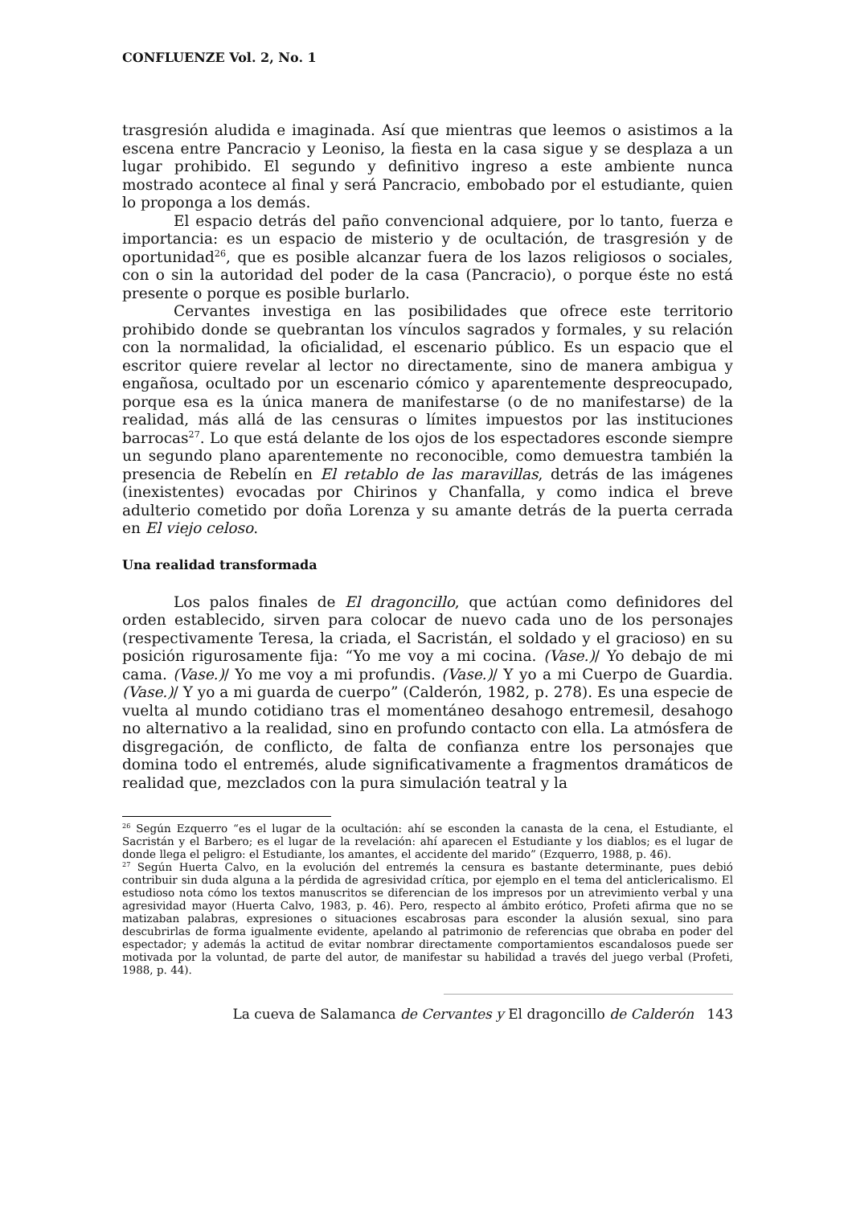CONFLUENZE Vol. 2, No. 1
trasgresión aludida e imaginada. Así que mientras que leemos o asistimos a la escena entre Pancracio y Leoniso, la fiesta en la casa sigue y se desplaza a un lugar prohibido. El segundo y definitivo ingreso a este ambiente nunca mostrado acontece al final y será Pancracio, embobado por el estudiante, quien lo proponga a los demás.
El espacio detrás del paño convencional adquiere, por lo tanto, fuerza e importancia: es un espacio de misterio y de ocultación, de trasgresión y de oportunidad<sup>26</sup>, que es posible alcanzar fuera de los lazos religiosos o sociales, con o sin la autoridad del poder de la casa (Pancracio), o porque éste no está presente o porque es posible burlarlo.
Cervantes investiga en las posibilidades que ofrece este territorio prohibido donde se quebrantan los vínculos sagrados y formales, y su relación con la normalidad, la oficialidad, el escenario público. Es un espacio que el escritor quiere revelar al lector no directamente, sino de manera ambigua y engañosa, ocultado por un escenario cómico y aparentemente despreocupado, porque esa es la única manera de manifestarse (o de no manifestarse) de la realidad, más allá de las censuras o límites impuestos por las instituciones barrocas<sup>27</sup>. Lo que está delante de los ojos de los espectadores esconde siempre un segundo plano aparentemente no reconocible, como demuestra también la presencia de Rebelín en El retablo de las maravillas, detrás de las imágenes (inexistentes) evocadas por Chirinos y Chanfalla, y como indica el breve adulterio cometido por doña Lorenza y su amante detrás de la puerta cerrada en El viejo celoso.
Una realidad transformada
Los palos finales de El dragoncillo, que actúan como definidores del orden establecido, sirven para colocar de nuevo cada uno de los personajes (respectivamente Teresa, la criada, el Sacristán, el soldado y el gracioso) en su posición rigurosamente fija: “Yo me voy a mi cocina. (Vase.)/ Yo debajo de mi cama. (Vase.)/ Yo me voy a mi profundis. (Vase.)/ Y yo a mi Cuerpo de Guardia. (Vase.)/ Y yo a mi guarda de cuerpo” (Calderón, 1982, p. 278). Es una especie de vuelta al mundo cotidiano tras el momentáneo desahogo entremesil, desahogo no alternativo a la realidad, sino en profundo contacto con ella. La atmósfera de disgregación, de conflicto, de falta de confianza entre los personajes que domina todo el entremés, alude significativamente a fragmentos dramáticos de realidad que, mezclados con la pura simulación teatral y la
<sup>26</sup> Según Ezquerro “es el lugar de la ocultación: ahí se esconden la canasta de la cena, el Estudiante, el Sacristán y el Barbero; es el lugar de la revelación: ahí aparecen el Estudiante y los diablos; es el lugar de donde llega el peligro: el Estudiante, los amantes, el accidente del marido” (Ezquerro, 1988, p. 46).
<sup>27</sup> Según Huerta Calvo, en la evolución del entremés la censura es bastante determinante, pues debió contribuir sin duda alguna a la pérdida de agresividad crítica, por ejemplo en el tema del anticlericalismo. El estudioso nota cómo los textos manuscritos se diferencian de los impresos por un atrevimiento verbal y una agresividad mayor (Huerta Calvo, 1983, p. 46). Pero, respecto al ámbito erótico, Profeti afirma que no se matizaban palabras, expresiones o situaciones escabrosas para esconder la alusión sexual, sino para descubrirlas de forma igualmente evidente, apelando al patrimonio de referencias que obraba en poder del espectador; y además la actitud de evitar nombrar directamente comportamientos escandalosos puede ser motivada por la voluntad, de parte del autor, de manifestar su habilidad a través del juego verbal (Profeti, 1988, p. 44).
La cueva de Salamanca de Cervantes y El dragoncillo de Calderón 143